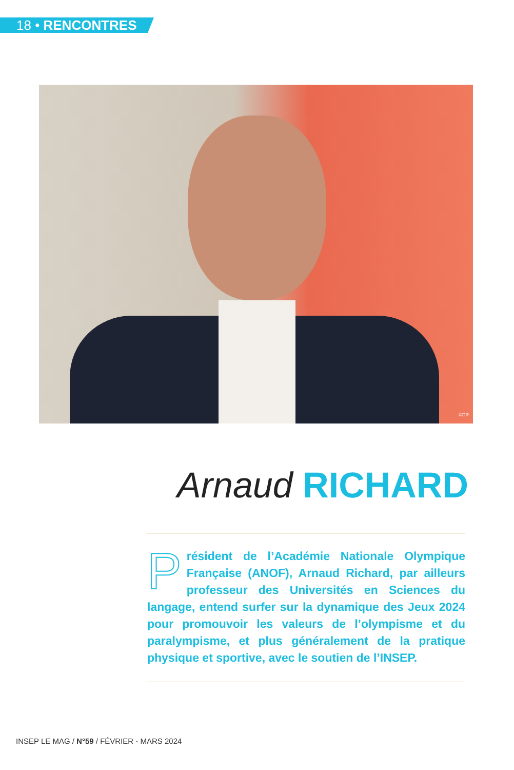18 • RENCONTRES
©DR
Arnaud RICHARD
Président de l’Académie Nationale Olympique Française (ANOF), Arnaud Richard, par ailleurs professeur des Universités en Sciences du langage, entend surfer sur la dynamique des Jeux 2024 pour promouvoir les valeurs de l’olympisme et du paralympisme, et plus généralement de la pratique physique et sportive, avec le soutien de l’INSEP.
INSEP LE MAG / N°59 / FÉVRIER - MARS 2024